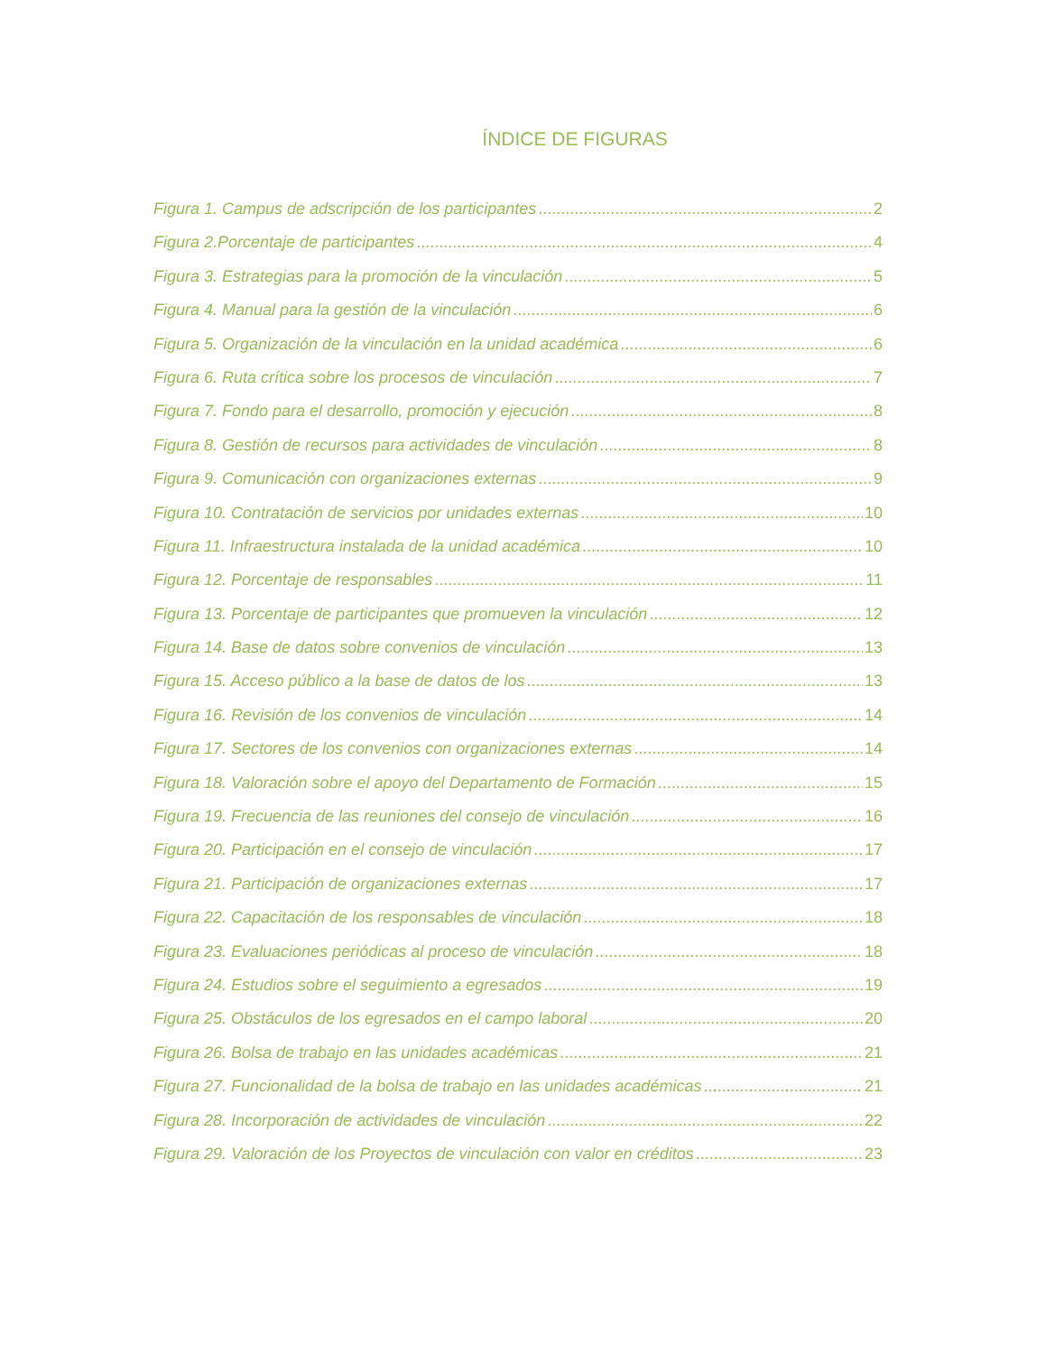ÍNDICE DE FIGURAS
Figura 1. Campus de adscripción de los participantes 2
Figura 2.Porcentaje de participantes 4
Figura 3. Estrategias para la promoción de la vinculación 5
Figura 4. Manual para la gestión de la vinculación 6
Figura 5. Organización de la vinculación en la unidad académica 6
Figura 6. Ruta crítica sobre los procesos de vinculación 7
Figura 7. Fondo para el desarrollo, promoción y ejecución 8
Figura 8. Gestión de recursos para actividades de vinculación 8
Figura 9. Comunicación con organizaciones externas 9
Figura 10. Contratación de servicios por unidades externas 10
Figura 11. Infraestructura instalada de la unidad académica 10
Figura 12. Porcentaje de responsables 11
Figura 13. Porcentaje de participantes que promueven la vinculación 12
Figura 14. Base de datos sobre convenios de vinculación 13
Figura 15. Acceso público a la base de datos de los 13
Figura 16. Revisión de los convenios de vinculación 14
Figura 17. Sectores de los convenios con organizaciones externas 14
Figura 18. Valoración sobre el apoyo del Departamento de Formación 15
Figura 19. Frecuencia de las reuniones del consejo de vinculación 16
Figura 20. Participación en el consejo de vinculación 17
Figura 21. Participación de organizaciones externas 17
Figura 22. Capacitación de los responsables de vinculación 18
Figura 23. Evaluaciones periódicas al proceso de vinculación 18
Figura 24. Estudios sobre el seguimiento a egresados 19
Figura 25. Obstáculos de los egresados en el campo laboral 20
Figura 26. Bolsa de trabajo en las unidades académicas 21
Figura 27. Funcionalidad de la bolsa de trabajo en las unidades académicas 21
Figura 28. Incorporación de actividades de vinculación 22
Figura 29. Valoración de los Proyectos de vinculación con valor en créditos 23